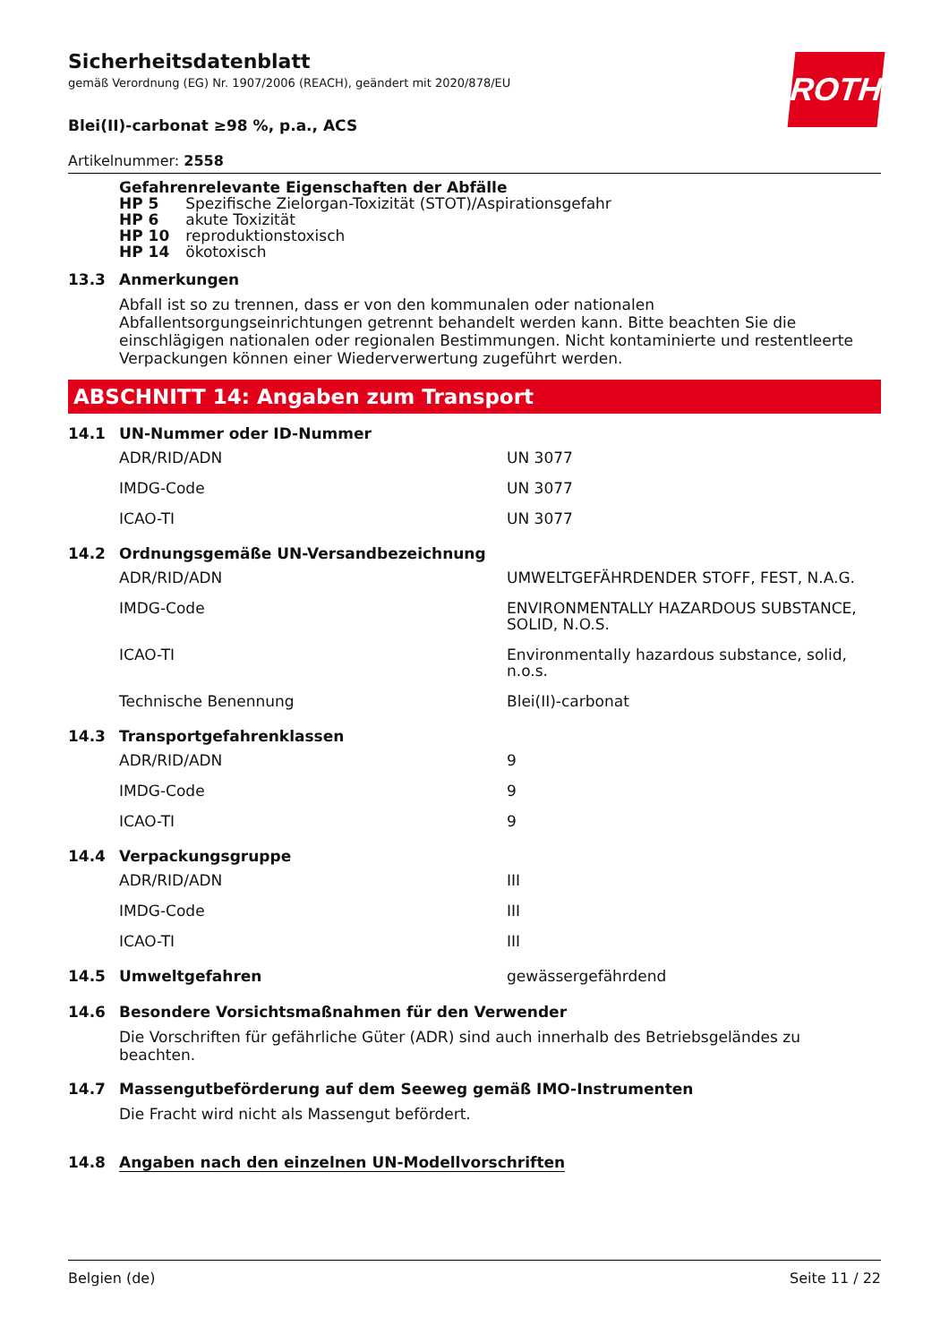ROTH
Sicherheitsdatenblatt
gemäß Verordnung (EG) Nr. 1907/2006 (REACH), geändert mit 2020/878/EU
Blei(II)-carbonat ≥98 %, p.a., ACS
Artikelnummer: 2558
Gefahrenrelevante Eigenschaften der Abfälle
| HP 5 | Spezifische Zielorgan-Toxizität (STOT)/Aspirationsgefahr |
| HP 6 | akute Toxizität |
| HP 10 | reproduktionstoxisch |
| HP 14 | ökotoxisch |
13.3 Anmerkungen
Abfall ist so zu trennen, dass er von den kommunalen oder nationalen Abfallentsorgungseinrichtungen getrennt behandelt werden kann. Bitte beachten Sie die einschlägigen nationalen oder regionalen Bestimmungen. Nicht kontaminierte und restentleerte Verpackungen können einer Wiederverwertung zugeführt werden.
ABSCHNITT 14: Angaben zum Transport
14.1 UN-Nummer oder ID-Nummer
| ADR/RID/ADN | UN 3077 |
| IMDG-Code | UN 3077 |
| ICAO-TI | UN 3077 |
14.2 Ordnungsgemäße UN-Versandbezeichnung
| ADR/RID/ADN | UMWELTGEFÄHRDENDER STOFF, FEST, N.A.G. |
| IMDG-Code | ENVIRONMENTALLY HAZARDOUS SUBSTANCE, SOLID, N.O.S. |
| ICAO-TI | Environmentally hazardous substance, solid, n.o.s. |
| Technische Benennung | Blei(II)-carbonat |
14.3 Transportgefahrenklassen
| ADR/RID/ADN | 9 |
| IMDG-Code | 9 |
| ICAO-TI | 9 |
14.4 Verpackungsgruppe
| ADR/RID/ADN | III |
| IMDG-Code | III |
| ICAO-TI | III |
14.5 Umweltgefahren gewässergefährdend
14.6 Besondere Vorsichtsmaßnahmen für den Verwender
Die Vorschriften für gefährliche Güter (ADR) sind auch innerhalb des Betriebsgeländes zu beachten.
14.7 Massengutbeförderung auf dem Seeweg gemäß IMO-Instrumenten
Die Fracht wird nicht als Massengut befördert.
14.8 Angaben nach den einzelnen UN-Modellvorschriften
Belgien (de) Seite 11 / 22